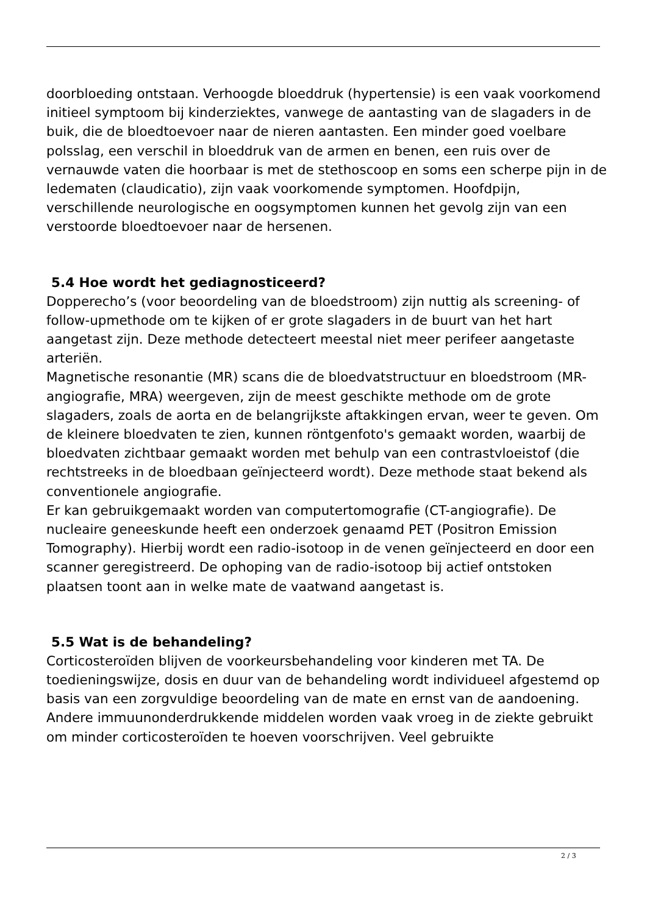doorbloeding ontstaan. Verhoogde bloeddruk (hypertensie) is een vaak voorkomend initieel symptoom bij kinderziektes, vanwege de aantasting van de slagaders in de buik, die de bloedtoevoer naar de nieren aantasten. Een minder goed voelbare polsslag, een verschil in bloeddruk van de armen en benen, een ruis over de vernauwde vaten die hoorbaar is met de stethoscoop en soms een scherpe pijn in de ledematen (claudicatio), zijn vaak voorkomende symptomen. Hoofdpijn, verschillende neurologische en oogsymptomen kunnen het gevolg zijn van een verstoorde bloedtoevoer naar de hersenen.
5.4 Hoe wordt het gediagnosticeerd?
Dopperecho’s (voor beoordeling van de bloedstroom) zijn nuttig als screening- of follow-upmethode om te kijken of er grote slagaders in de buurt van het hart aangetast zijn. Deze methode detecteert meestal niet meer perifeer aangetaste arteriën.
Magnetische resonantie (MR) scans die de bloedvatstructuur en bloedstroom (MR-angiografie, MRA) weergeven, zijn de meest geschikte methode om de grote slagaders, zoals de aorta en de belangrijkste aftakkingen ervan, weer te geven. Om de kleinere bloedvaten te zien, kunnen röntgenfoto's gemaakt worden, waarbij de bloedvaten zichtbaar gemaakt worden met behulp van een contrastvloeistof (die rechtstreeks in de bloedbaan geïnjecteerd wordt). Deze methode staat bekend als conventionele angiografie.
Er kan gebruikgemaakt worden van computertomografie (CT-angiografie). De nucleaire geneeskunde heeft een onderzoek genaamd PET (Positron Emission Tomography). Hierbij wordt een radio-isotoop in de venen geïnjecteerd en door een scanner geregistreerd. De ophoping van de radio-isotoop bij actief ontstoken plaatsen toont aan in welke mate de vaatwand aangetast is.
5.5 Wat is de behandeling?
Corticosteroïden blijven de voorkeursbehandeling voor kinderen met TA. De toedieningswijze, dosis en duur van de behandeling wordt individueel afgestemd op basis van een zorgvuldige beoordeling van de mate en ernst van de aandoening. Andere immuunonderdrukkende middelen worden vaak vroeg in de ziekte gebruikt om minder corticosteroïden te hoeven voorschrijven. Veel gebruikte
2 / 3